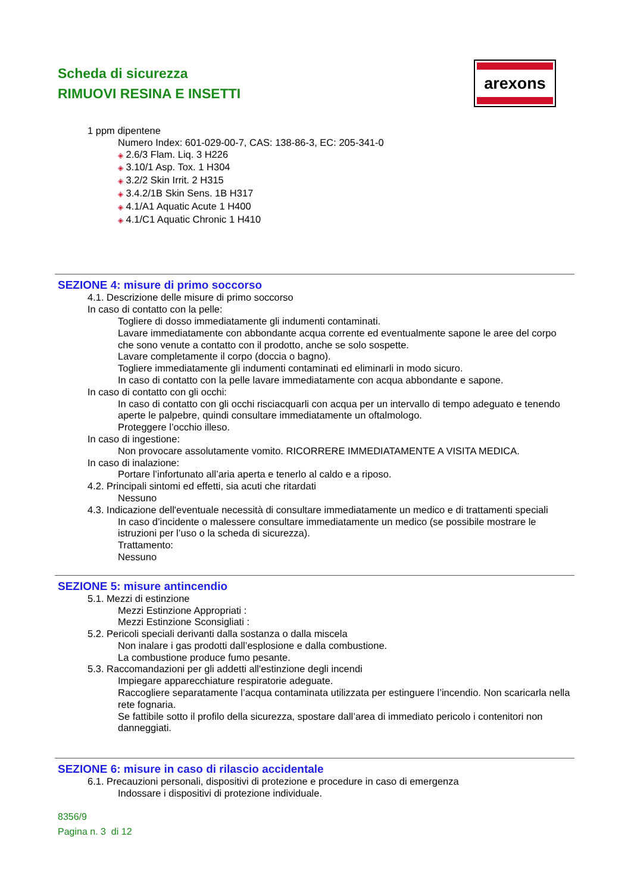Scheda di sicurezza
RIMUOVI RESINA E INSETTI
arexons
1 ppm dipentene
Numero Index: 601-029-00-7, CAS: 138-86-3, EC: 205-341-0
◈ 2.6/3 Flam. Liq. 3 H226
◈ 3.10/1 Asp. Tox. 1 H304
◈ 3.2/2 Skin Irrit. 2 H315
◈ 3.4.2/1B Skin Sens. 1B H317
◈ 4.1/A1 Aquatic Acute 1 H400
◈ 4.1/C1 Aquatic Chronic 1 H410
SEZIONE 4: misure di primo soccorso
4.1. Descrizione delle misure di primo soccorso
In caso di contatto con la pelle:
Togliere di dosso immediatamente gli indumenti contaminati.
Lavare immediatamente con abbondante acqua corrente ed eventualmente sapone le aree del corpo che sono venute a contatto con il prodotto, anche se solo sospette.
Lavare completamente il corpo (doccia o bagno).
Togliere immediatamente gli indumenti contaminati ed eliminarli in modo sicuro.
In caso di contatto con la pelle lavare immediatamente con acqua abbondante e sapone.
In caso di contatto con gli occhi:
In caso di contatto con gli occhi risciacquarli con acqua per un intervallo di tempo adeguato e tenendo aperte le palpebre, quindi consultare immediatamente un oftalmologo.
Proteggere l’occhio illeso.
In caso di ingestione:
Non provocare assolutamente vomito. RICORRERE IMMEDIATAMENTE A VISITA MEDICA.
In caso di inalazione:
Portare l’infortunato all’aria aperta e tenerlo al caldo e a riposo.
4.2. Principali sintomi ed effetti, sia acuti che ritardati
Nessuno
4.3. Indicazione dell'eventuale necessità di consultare immediatamente un medico e di trattamenti speciali
In caso d’incidente o malessere consultare immediatamente un medico (se possibile mostrare le istruzioni per l’uso o la scheda di sicurezza).
Trattamento:
Nessuno
SEZIONE 5: misure antincendio
5.1. Mezzi di estinzione
Mezzi Estinzione Appropriati :
Mezzi Estinzione Sconsigliati :
5.2. Pericoli speciali derivanti dalla sostanza o dalla miscela
Non inalare i gas prodotti dall’esplosione e dalla combustione.
La combustione produce fumo pesante.
5.3. Raccomandazioni per gli addetti all'estinzione degli incendi
Impiegare apparecchiature respiratorie adeguate.
Raccogliere separatamente l’acqua contaminata utilizzata per estinguere l’incendio. Non scaricarla nella rete fognaria.
Se fattibile sotto il profilo della sicurezza, spostare dall’area di immediato pericolo i contenitori non danneggiati.
SEZIONE 6: misure in caso di rilascio accidentale
6.1. Precauzioni personali, dispositivi di protezione e procedure in caso di emergenza
Indossare i dispositivi di protezione individuale.
8356/9
Pagina n. 3 di 12